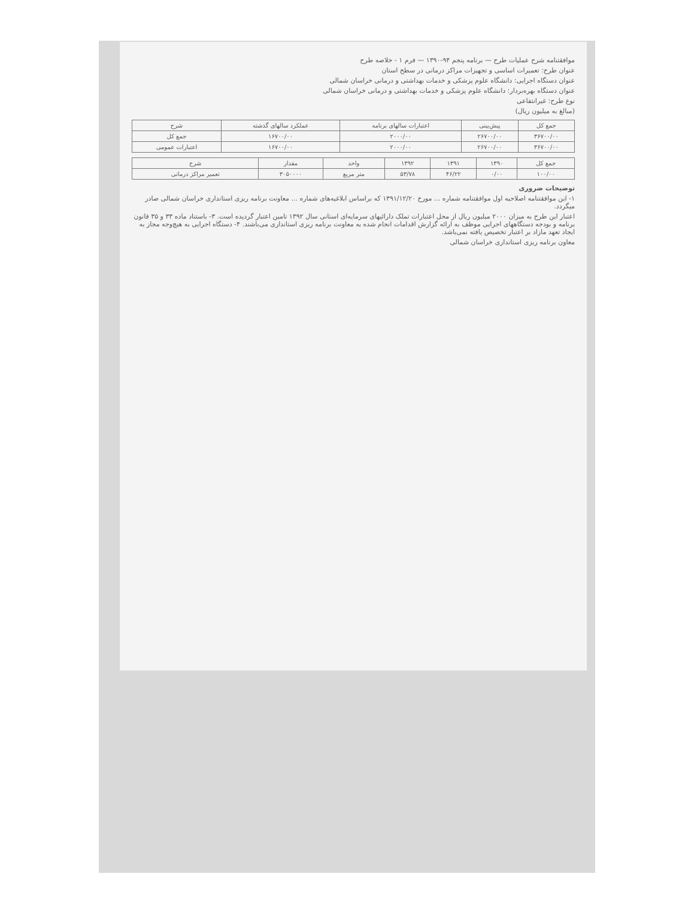موافقتنامه شرح عملیات طرح — برنامه پنجم ۹۴-۱۳۹۰ — فرم ۱ - خلاصه طرح
عنوان طرح: تعمیرات اساسی و تجهیزات مراکز درمانی در سطح استان
عنوان دستگاه اجرایی: دانشگاه علوم پزشکی و خدمات بهداشتی و درمانی خراسان شمالی
عنوان دستگاه بهره‌بردار: دانشگاه علوم پزشکی و خدمات بهداشتی و درمانی خراسان شمالی
نوع طرح: غیرانتفاعی
(مبالغ به میلیون ریال)
| جمع کل | پیش‌بینی | اعتبارات سالهای برنامه | عملکرد سالهای گذشته | شرح |
| --- | --- | --- | --- | --- |
| ۳۶۷۰۰/۰۰ | ۲۶۷۰۰/۰۰ | ۲۰۰۰/۰۰ | ۱۶۷۰۰/۰۰ | جمع کل |
| ۳۶۷۰۰/۰۰ | ۲۶۷۰۰/۰۰ | ۲۰۰۰/۰۰ | ۱۶۷۰۰/۰۰ | اعتبارات عمومی |
| جمع کل | ۱۳۹۰ | ۱۳۹۱ | ۱۳۹۲ | واحد | مقدار | شرح |
| --- | --- | --- | --- | --- | --- | --- |
| ۱۰۰/۰۰ | ۰/۰۰ | ۴۶/۲۲ | ۵۳/۷۸ | متر مربع | ۳۰۵۰۰۰۰ | تعمیر مراکز درمانی |
توضیحات ضروری
۱- این موافقتنامه اصلاحیه اول موافقتنامه شماره ... مورخ ۱۳۹۱/۱۲/۲۰ که براساس ابلاغیه‌های شماره ... معاونت برنامه ریزی استانداری خراسان شمالی صادر میگردد.
اعتبار این طرح به میزان ۲۰۰۰ میلیون ریال از محل اعتبارات تملک دارائیهای سرمایه‌ای استانی سال ۱۳۹۲ تامین اعتبار گردیده است. ۳- باستناد ماده ۳۳ و ۳۵ قانون برنامه و بودجه دستگاههای اجرایی موظف به ارائه گزارش اقدامات انجام شده به معاونت برنامه ریزی استانداری می‌باشند. ۴- دستگاه اجرایی به هیچ‌وجه مجاز به ایجاد تعهد مازاد بر اعتبار تخصیص یافته نمی‌باشد.
معاون برنامه ریزی استانداری خراسان شمالی